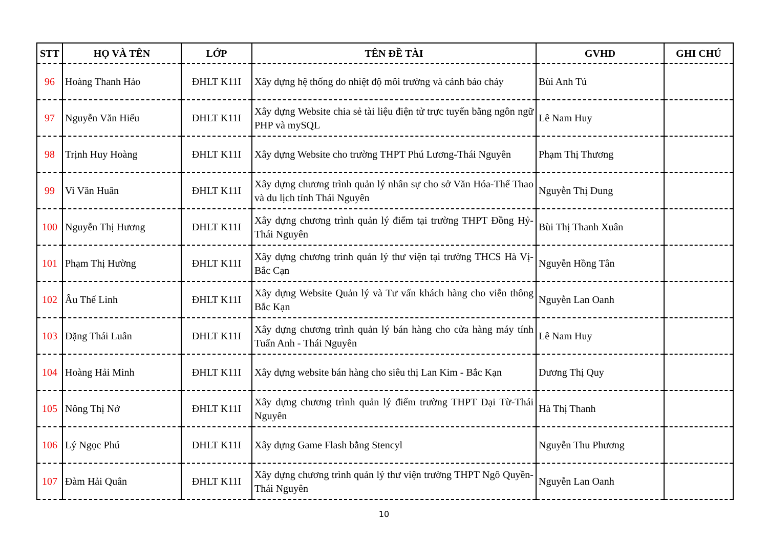| STT | HỌ VÀ TÊN | LỚP | TÊN ĐỀ TÀI | GVHD | GHI CHÚ |
| --- | --- | --- | --- | --- | --- |
| 96 | Hoàng Thanh Hảo | ĐHLT K11I | Xây dựng hệ thống do nhiệt độ môi trường và cảnh báo cháy | Bùi Anh Tú | |
| 97 | Nguyễn Văn Hiếu | ĐHLT K11I | Xây dựng Website chia sẻ tài liệu điện tử trực tuyến bằng ngôn ngữ PHP và mySQL | Lê Nam Huy | |
| 98 | Trịnh Huy Hoàng | ĐHLT K11I | Xây dựng Website cho trường THPT Phú Lương-Thái Nguyên | Phạm Thị Thương | |
| 99 | Vi Văn Huân | ĐHLT K11I | Xây dựng chương trình quản lý nhân sự cho sở Văn Hóa-Thể Thao và du lịch tỉnh Thái Nguyên | Nguyễn Thị Dung | |
| 100 | Nguyễn Thị Hương | ĐHLT K11I | Xây dựng chương trình quản lý điểm tại trường THPT Đồng Hỷ-Thái Nguyên | Bùi Thị Thanh Xuân | |
| 101 | Phạm Thị Hường | ĐHLT K11I | Xây dựng chương trình quản lý thư viện tại trường THCS Hà Vị-Bắc Cạn | Nguyễn Hồng Tân | |
| 102 | Âu Thế Linh | ĐHLT K11I | Xây dựng Website Quản lý và Tư vấn khách hàng cho viễn thông Bắc Kạn | Nguyễn Lan Oanh | |
| 103 | Đặng Thái Luân | ĐHLT K11I | Xây dựng chương trình quản lý bán hàng cho cửa hàng máy tính Tuấn Anh - Thái Nguyên | Lê Nam Huy | |
| 104 | Hoàng Hải Minh | ĐHLT K11I | Xây dựng website bán hàng cho siêu thị Lan Kim - Bắc Kạn | Dương Thị Quy | |
| 105 | Nông Thị Nở | ĐHLT K11I | Xây dựng chương trình quản lý điểm trường THPT Đại Từ-Thái Nguyên | Hà Thị Thanh | |
| 106 | Lý Ngọc Phú | ĐHLT K11I | Xây dựng Game Flash bằng Stencyl | Nguyễn Thu Phương | |
| 107 | Đàm Hải Quân | ĐHLT K11I | Xây dựng chương trình quản lý thư viện trường THPT Ngô Quyền-Thái Nguyên | Nguyễn Lan Oanh | |
10